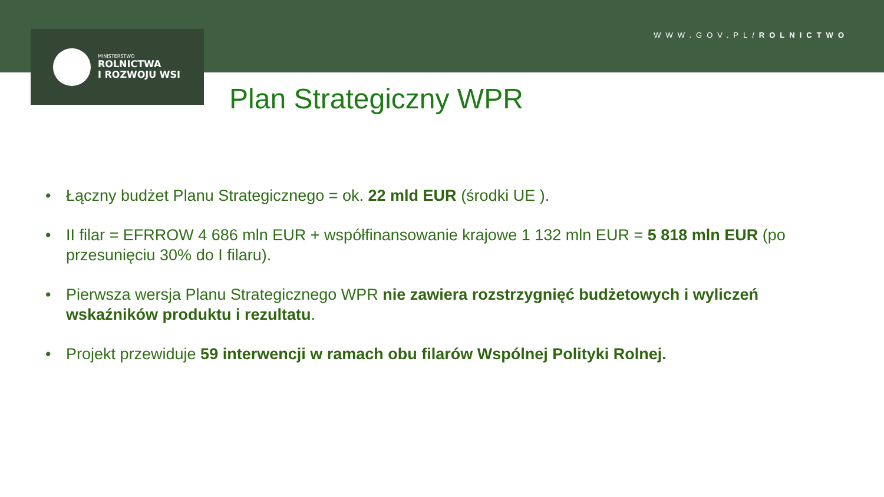MINISTERSTWO
ROLNICTWA
I ROZWOJU WSI
WWW.GOV.PL/ROLNICTWO
Plan Strategiczny WPR
• Łączny budżet Planu Strategicznego = ok. 22 mld EUR (środki UE ).
• II filar = EFRROW 4 686 mln EUR + współfinansowanie krajowe 1 132 mln EUR = 5 818 mln EUR (po przesunięciu 30% do I filaru).
• Pierwsza wersja Planu Strategicznego WPR nie zawiera rozstrzygnięć budżetowych i wyliczeń wskaźników produktu i rezultatu.
• Projekt przewiduje 59 interwencji w ramach obu filarów Wspólnej Polityki Rolnej.